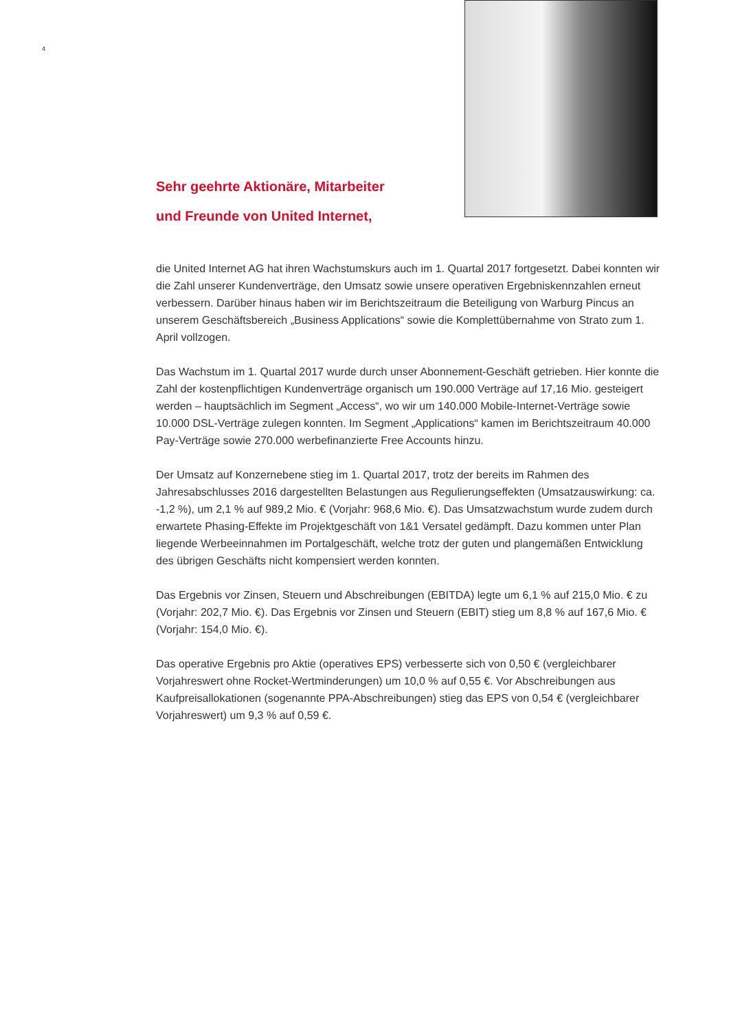4
Sehr geehrte Aktionäre, Mitarbeiter
und Freunde von United Internet,
die United Internet AG hat ihren Wachstumskurs auch im 1. Quartal 2017 fortgesetzt. Dabei konnten wir die Zahl unserer Kundenverträge, den Umsatz sowie unsere operativen Ergebniskennzahlen erneut verbessern. Darüber hinaus haben wir im Berichtszeitraum die Beteiligung von Warburg Pincus an unserem Geschäftsbereich „Business Applications“ sowie die Komplettübernahme von Strato zum 1. April vollzogen.
Das Wachstum im 1. Quartal 2017 wurde durch unser Abonnement-Geschäft getrieben. Hier konnte die Zahl der kostenpflichtigen Kundenverträge organisch um 190.000 Verträge auf 17,16 Mio. gesteigert werden – hauptsächlich im Segment „Access“, wo wir um 140.000 Mobile-Internet-Verträge sowie 10.000 DSL-Verträge zulegen konnten. Im Segment „Applications“ kamen im Berichtszeitraum 40.000 Pay-Verträge sowie 270.000 werbefinanzierte Free Accounts hinzu.
Der Umsatz auf Konzernebene stieg im 1. Quartal 2017, trotz der bereits im Rahmen des Jahresabschlusses 2016 dargestellten Belastungen aus Regulierungseffekten (Umsatz­auswirkung: ca. -1,2 %), um 2,1 % auf 989,2 Mio. € (Vorjahr: 968,6 Mio. €). Das Umsatz­wachstum wurde zudem durch erwartete Phasing-Effekte im Projektgeschäft von 1&1 Versatel gedämpft. Dazu kommen unter Plan liegende Werbeeinnahmen im Portal­geschäft, welche trotz der guten und plangemäßen Entwicklung des übrigen Geschäfts nicht kompensiert werden konnten.
Das Ergebnis vor Zinsen, Steuern und Abschreibungen (EBITDA) legte um 6,1 % auf 215,0 Mio. € zu (Vorjahr: 202,7 Mio. €). Das Ergebnis vor Zinsen und Steuern (EBIT) stieg um 8,8 % auf 167,6 Mio. € (Vorjahr: 154,0 Mio. €).
Das operative Ergebnis pro Aktie (operatives EPS) verbesserte sich von 0,50 € (vergleichbarer Vorjahreswert ohne Rocket-Wertminderungen) um 10,0 % auf 0,55 €. Vor Abschreibungen aus Kaufpreisallokationen (sogenannte PPA-Abschreibungen) stieg das EPS von 0,54 € (vergleichbarer Vorjahreswert) um 9,3 % auf 0,59 €.